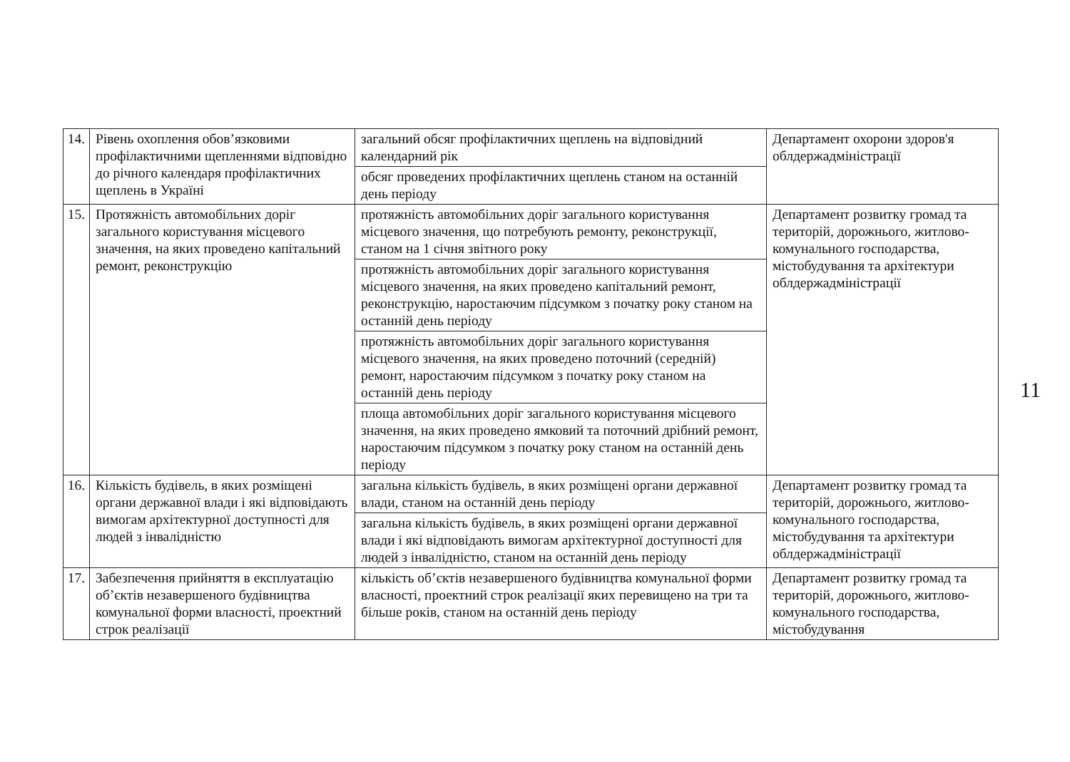| 14. | Рівень охоплення обов’язковими профілактичними щепленнями відповідно до річного календаря профілактичних щеплень в Україні | загальний обсяг профілактичних щеплень на відповідний календарний рік | Департамент охорони здоров'я облдержадміністрації |
| | | обсяг проведених профілактичних щеплень станом на останній день періоду | |
| 15. | Протяжність автомобільних доріг загального користування місцевого значення, на яких проведено капітальний ремонт, реконструкцію | протяжність автомобільних доріг загального користування місцевого значення, що потребують ремонту, реконструкції, станом на 1 січня звітного року | Департамент розвитку громад та територій, дорожнього, житлово-комунального господарства, містобудування та архітектури облдержадміністрації |
| | | протяжність автомобільних доріг загального користування місцевого значення, на яких проведено капітальний ремонт, реконструкцію, наростаючим підсумком з початку року станом на останній день періоду | |
| | | протяжність автомобільних доріг загального користування місцевого значення, на яких проведено поточний (середній) ремонт, наростаючим підсумком з початку року станом на останній день періоду | |
| | | площа автомобільних доріг загального користування місцевого значення, на яких проведено ямковий та поточний дрібний ремонт, наростаючим підсумком з початку року станом на останній день періоду | |
| 16. | Кількість будівель, в яких розміщені органи державної влади і які відповідають вимогам архітектурної доступності для людей з інвалідністю | загальна кількість будівель, в яких розміщені органи державної влади, станом на останній день періоду | Департамент розвитку громад та територій, дорожнього, житлово-комунального господарства, містобудування та архітектури облдержадміністрації |
| | | загальна кількість будівель, в яких розміщені органи державної влади і які відповідають вимогам архітектурної доступності для людей з інвалідністю, станом на останній день періоду | |
| 17. | Забезпечення прийняття в експлуатацію об’єктів незавершеного будівництва комунальної форми власності, проектний строк реалізації | кількість об’єктів незавершеного будівництва комунальної форми власності, проектний строк реалізації яких перевищено на три та більше років, станом на останній день періоду | Департамент розвитку громад та територій, дорожнього, житлово-комунального господарства, містобудування |
11